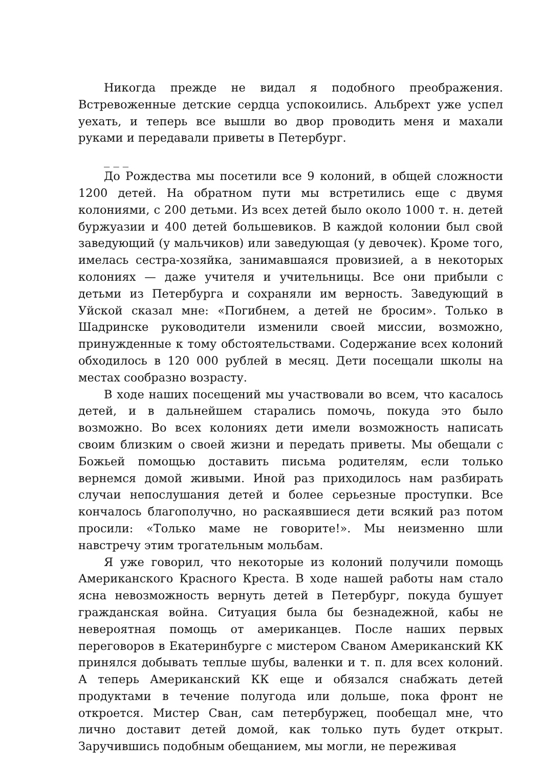Никогда прежде не видал я подобного преображения. Встревоженные детские сердца успокоились. Альбрехт уже успел уехать, и теперь все вышли во двор проводить меня и махали руками и передавали приветы в Петербург.
_ _ _
До Рождества мы посетили все 9 колоний, в общей сложности 1200 детей. На обратном пути мы встретились еще с двумя колониями, с 200 детьми. Из всех детей было около 1000 т. н. детей буржуазии и 400 детей большевиков. В каждой колонии был свой заведующий (у мальчиков) или заведующая (у девочек). Кроме того, имелась сестра-хозяйка, занимавшаяся провизией, а в некоторых колониях — даже учителя и учительницы. Все они прибыли с детьми из Петербурга и сохраняли им верность. Заведующий в Уйской сказал мне: «Погибнем, а детей не бросим». Только в Шадринске руководители изменили своей миссии, возможно, принужденные к тому обстоятельствами. Содержание всех колоний обходилось в 120 000 рублей в месяц. Дети посещали школы на местах сообразно возрасту.
В ходе наших посещений мы участвовали во всем, что касалось детей, и в дальнейшем старались помочь, покуда это было возможно. Во всех колониях дети имели возможность написать своим близким о своей жизни и передать приветы. Мы обещали с Божьей помощью доставить письма родителям, если только вернемся домой живыми. Иной раз приходилось нам разбирать случаи непослушания детей и более серьезные проступки. Все кончалось благополучно, но раскаявшиеся дети всякий раз потом просили: «Только маме не говорите!». Мы неизменно шли навстречу этим трогательным мольбам.
Я уже говорил, что некоторые из колоний получили помощь Американского Красного Креста. В ходе нашей работы нам стало ясна невозможность вернуть детей в Петербург, покуда бушует гражданская война. Ситуация была бы безнадежной, кабы не невероятная помощь от американцев. После наших первых переговоров в Екатеринбурге с мистером Сваном Американский КК принялся добывать теплые шубы, валенки и т. п. для всех колоний. А теперь Американский КК еще и обязался снабжать детей продуктами в течение полугода или дольше, пока фронт не откроется. Мистер Сван, сам петербуржец, пообещал мне, что лично доставит детей домой, как только путь будет открыт. Заручившись подобным обещанием, мы могли, не переживая